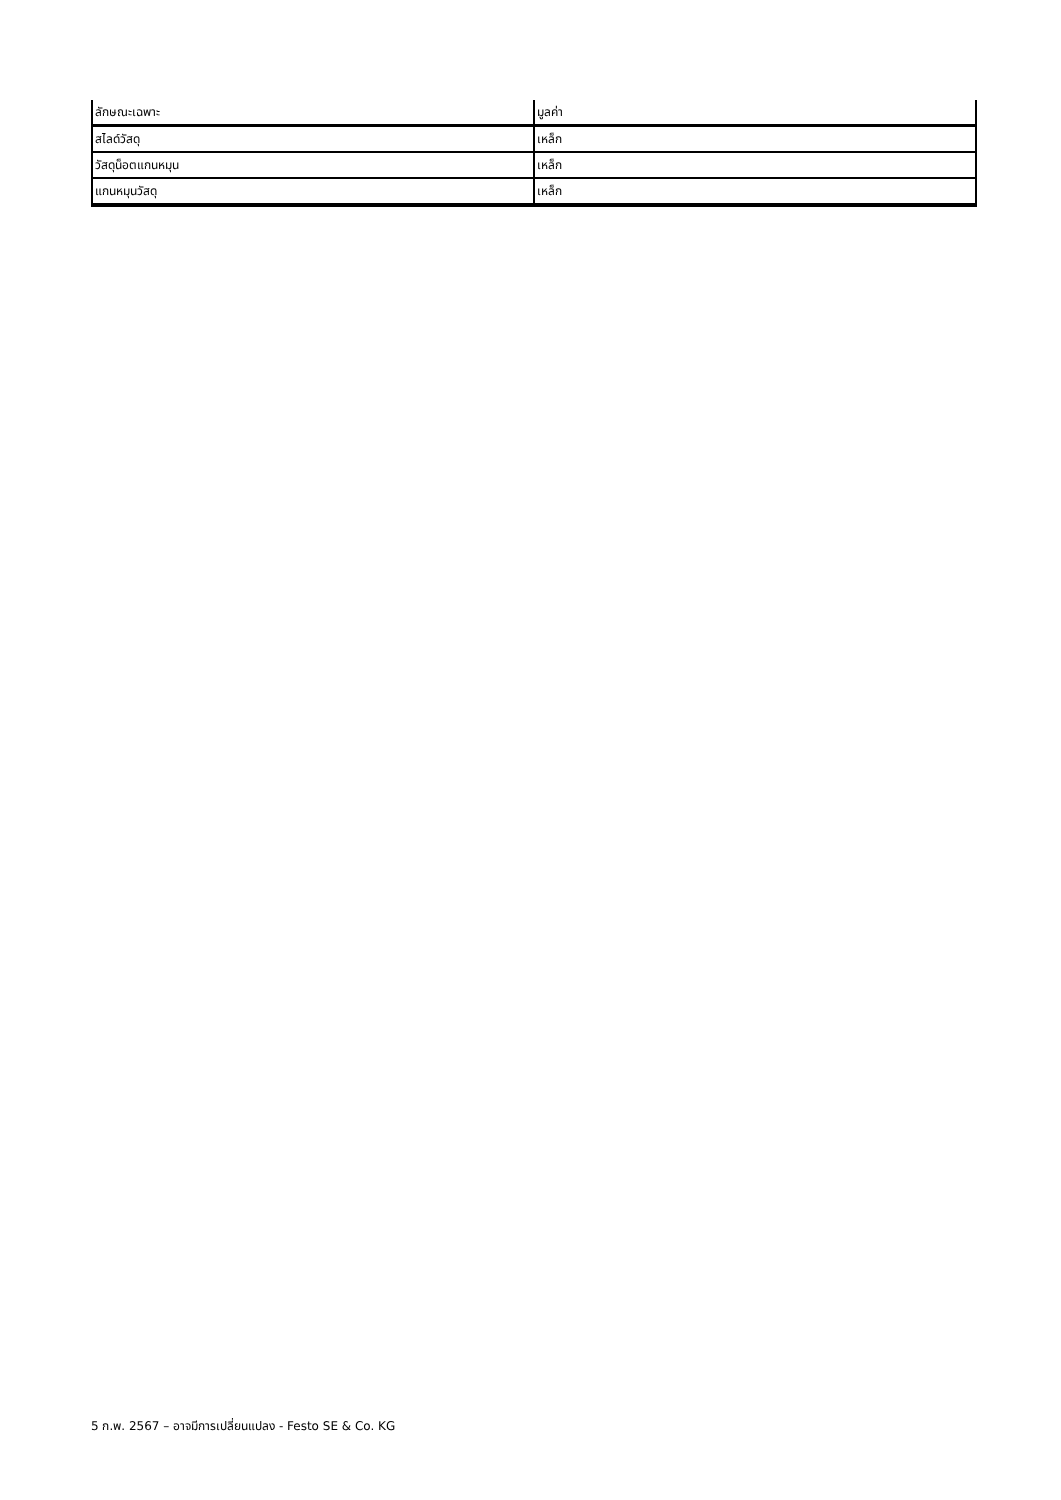| ลักษณะเฉพาะ | มูลค่า |
| --- | --- |
| สไลด์วัสดุ | เหล็ก |
| วัสดุน็อตแกนหมุน | เหล็ก |
| แกนหมุนวัสดุ | เหล็ก |
5 ก.พ. 2567 – อาจมีการเปลี่ยนแปลง - Festo SE & Co. KG